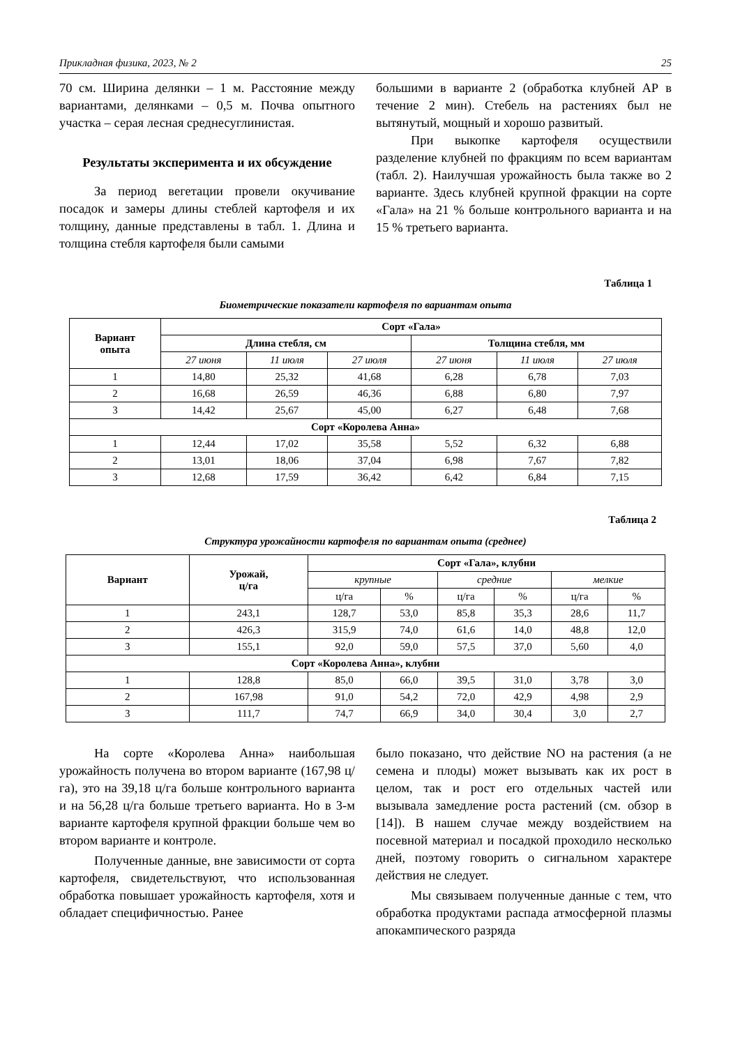Прикладная физика, 2023, № 2 25
70 см. Ширина делянки – 1 м. Расстояние между вариантами, делянками – 0,5 м. Почва опытного участка – серая лесная среднесуглинистая.
Результаты эксперимента и их обсуждение
За период вегетации провели окучивание посадок и замеры длины стеблей картофеля и их толщину, данные представлены в табл. 1. Длина и толщина стебля картофеля были самыми
большими в варианте 2 (обработка клубней АР в течение 2 мин). Стебель на растениях был не вытянутый, мощный и хорошо развитый.
При выкопке картофеля осуществили разделение клубней по фракциям по всем вариантам (табл. 2). Наилучшая урожайность была также во 2 варианте. Здесь клубней крупной фракции на сорте «Гала» на 21 % больше контрольного варианта и на 15 % третьего варианта.
Таблица 1
Биометрические показатели картофеля по вариантам опыта
| Вариант опыта | Сорт «Гала» | | | | | |
| --- | --- | --- | --- | --- | --- | --- |
| | Длина стебля, см | | | Толщина стебля, мм | | |
| | 27 июня | 11 июля | 27 июля | 27 июня | 11 июля | 27 июля |
| 1 | 14,80 | 25,32 | 41,68 | 6,28 | 6,78 | 7,03 |
| 2 | 16,68 | 26,59 | 46,36 | 6,88 | 6,80 | 7,97 |
| 3 | 14,42 | 25,67 | 45,00 | 6,27 | 6,48 | 7,68 |
| Сорт «Королева Анна» | | | | | | |
| 1 | 12,44 | 17,02 | 35,58 | 5,52 | 6,32 | 6,88 |
| 2 | 13,01 | 18,06 | 37,04 | 6,98 | 7,67 | 7,82 |
| 3 | 12,68 | 17,59 | 36,42 | 6,42 | 6,84 | 7,15 |
Таблица 2
Структура урожайности картофеля по вариантам опыта (среднее)
| Вариант | Урожай, ц/га | Сорт «Гала», клубни | | | | | |
| --- | --- | --- | --- | --- | --- | --- | --- |
| | | крупные | | средние | | мелкие | |
| | | ц/га | % | ц/га | % | ц/га | % |
| 1 | 243,1 | 128,7 | 53,0 | 85,8 | 35,3 | 28,6 | 11,7 |
| 2 | 426,3 | 315,9 | 74,0 | 61,6 | 14,0 | 48,8 | 12,0 |
| 3 | 155,1 | 92,0 | 59,0 | 57,5 | 37,0 | 5,60 | 4,0 |
| Сорт «Королева Анна», клубни | | | | | | | |
| 1 | 128,8 | 85,0 | 66,0 | 39,5 | 31,0 | 3,78 | 3,0 |
| 2 | 167,98 | 91,0 | 54,2 | 72,0 | 42,9 | 4,98 | 2,9 |
| 3 | 111,7 | 74,7 | 66,9 | 34,0 | 30,4 | 3,0 | 2,7 |
На сорте «Королева Анна» наибольшая урожайность получена во втором варианте (167,98 ц/га), это на 39,18 ц/га больше контрольного варианта и на 56,28 ц/га больше третьего варианта. Но в 3-м варианте картофеля крупной фракции больше чем во втором варианте и контроле.
Полученные данные, вне зависимости от сорта картофеля, свидетельствуют, что использованная обработка повышает урожайность картофеля, хотя и обладает специфичностью. Ранее
было показано, что действие NO на растения (а не семена и плоды) может вызывать как их рост в целом, так и рост его отдельных частей или вызывала замедление роста растений (см. обзор в [14]). В нашем случае между воздействием на посевной материал и посадкой проходило несколько дней, поэтому говорить о сигнальном характере действия не следует.
Мы связываем полученные данные с тем, что обработка продуктами распада атмосферной плазмы апокампического разряда